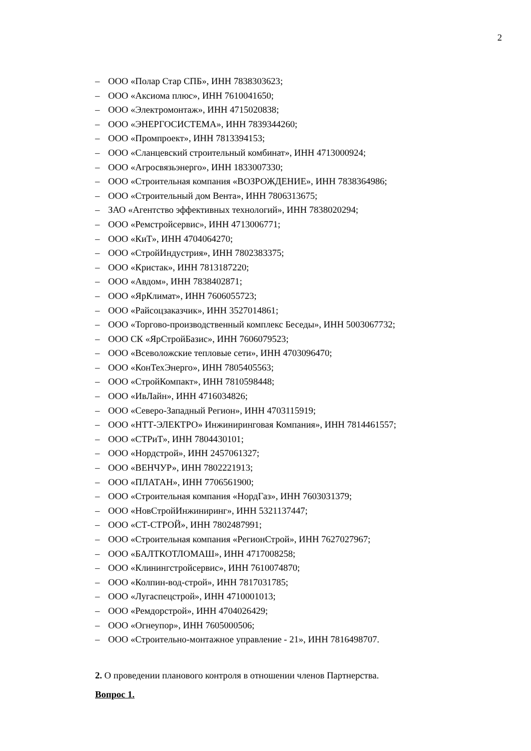2
– ООО «Полар Стар СПБ», ИНН 7838303623;
– ООО «Аксиома плюс», ИНН 7610041650;
– ООО «Электромонтаж», ИНН 4715020838;
– ООО «ЭНЕРГОСИСТЕМА», ИНН 7839344260;
– ООО «Промпроект», ИНН 7813394153;
– ООО «Сланцевский строительный комбинат», ИНН 4713000924;
– ООО «Агросвязьэнерго», ИНН 1833007330;
– ООО «Строительная компания «ВОЗРОЖДЕНИЕ», ИНН 7838364986;
– ООО «Строительный дом Вента», ИНН 7806313675;
– ЗАО «Агентство эффективных технологий», ИНН 7838020294;
– ООО «Ремстройсервис», ИНН 4713006771;
– ООО «КиТ», ИНН 4704064270;
– ООО «СтройИндустрия», ИНН 7802383375;
– ООО «Кристак», ИНН 7813187220;
– ООО «Авдом», ИНН 7838402871;
– ООО «ЯрКлимат», ИНН 7606055723;
– ООО «Райсоцзаказчик», ИНН 3527014861;
– ООО «Торгово-производственный комплекс Беседы», ИНН 5003067732;
– ООО СК «ЯрСтройБазис», ИНН 7606079523;
– ООО «Всеволожские тепловые сети», ИНН 4703096470;
– ООО «КонТехЭнерго», ИНН 7805405563;
– ООО «СтройКомпакт», ИНН 7810598448;
– ООО «ИвЛайн», ИНН 4716034826;
– ООО «Северо-Западный Регион», ИНН 4703115919;
– ООО «НТТ-ЭЛЕКТРО» Инжиниринговая Компания», ИНН 7814461557;
– ООО «СТРиТ», ИНН 7804430101;
– ООО «Нордстрой», ИНН 2457061327;
– ООО «ВЕНЧУР», ИНН 7802221913;
– ООО «ПЛАТАН», ИНН 7706561900;
– ООО «Строительная компания «НордГаз», ИНН 7603031379;
– ООО «НовСтройИнжиниринг», ИНН 5321137447;
– ООО «СТ-СТРОЙ», ИНН 7802487991;
– ООО «Строительная компания «РегионСтрой», ИНН 7627027967;
– ООО «БАЛТКОТЛОМАШ», ИНН 4717008258;
– ООО «Клинингстройсервис», ИНН 7610074870;
– ООО «Колпин-вод-строй», ИНН 7817031785;
– ООО «Лугаспецстрой», ИНН 4710001013;
– ООО «Ремдорстрой», ИНН 4704026429;
– ООО «Огнеупор», ИНН 7605000506;
– ООО «Строительно-монтажное управление - 21», ИНН 7816498707.
2. О проведении планового контроля в отношении членов Партнерства.
Вопрос 1.